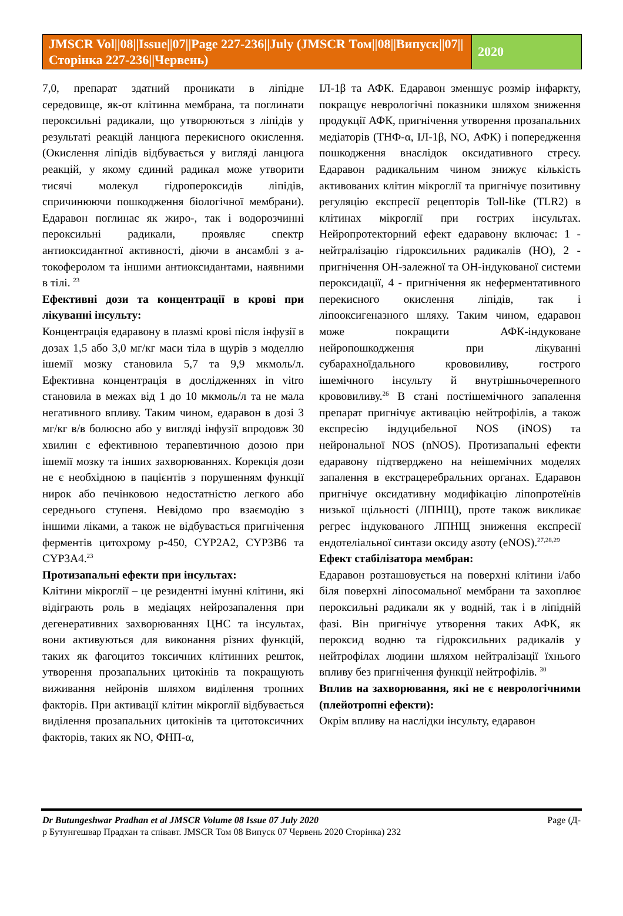JMSCR Vol||08||Issue||07||Page 227-236||July (JMSCR Том||08||Випуск||07||Сторінка 227-236||Червень)
2020
7,0, препарат здатний проникати в ліпідне середовище, як-от клітинна мембрана, та поглинати пероксильні радикали, що утворюються з ліпідів у результаті реакцій ланцюга перекисного окислення. (Окислення ліпідів відбувається у вигляді ланцюга реакцій, у якому єдиний радикал може утворити тисячі молекул гідропероксидів ліпідів, спричинюючи пошкодження біологічної мембрани). Едаравон поглинає як жиро-, так і водорозчинні пероксильні радикали, проявляє спектр антиоксидантної активності, діючи в ансамблі з а-токоферолом та іншими антиоксидантами, наявними в тілі. <sup>23</sup>
Ефективні дози та концентрації в крові при лікуванні інсульту:
Концентрація едаравону в плазмі крові після інфузії в дозах 1,5 або 3,0 мг/кг маси тіла в щурів з моделлю ішемії мозку становила 5,7 та 9,9 мкмоль/л. Ефективна концентрація в дослідженнях in vitro становила в межах від 1 до 10 мкмоль/л та не мала негативного впливу. Таким чином, едаравон в дозі 3 мг/кг в/в болюсно або у вигляді інфузії впродовж 30 хвилин є ефективною терапевтичною дозою при ішемії мозку та інших захворюваннях. Корекція дози не є необхідною в пацієнтів з порушенням функції нирок або печінковою недостатністю легкого або середнього ступеня. Невідомо про взаємодію з іншими ліками, а також не відбувається пригнічення ферментів цитохрому р-450, CYP2A2, CYP3B6 та CYP3A4.<sup>23</sup>
Протизапальні ефекти при інсультах:
Клітини мікроглії – це резидентні імунні клітини, які відіграють роль в медіацях нейрозапалення при дегенеративних захворюваннях ЦНС та інсультах, вони активуються для виконання різних функцій, таких як фагоцитоз токсичних клітинних решток, утворення прозапальних цитокінів та покращують виживання нейронів шляхом виділення тропних факторів. При активації клітин мікроглії відбувається виділення прозапальних цитокінів та цитотоксичних факторів, таких як NO, ФНП-α,
ІЛ-1β та АФК. Едаравон зменшує розмір інфаркту, покращує неврологічні показники шляхом зниження продукції АФК, пригнічення утворення прозапальних медіаторів (ТНФ-α, ІЛ-1β, NO, АФК) і попередження пошкодження внаслідок оксидативного стресу. Едаравон радикальним чином знижує кількість активованих клітин мікроглії та пригнічує позитивну регуляцію експресії рецепторів Toll-like (TLR2) в клітинах мікроглії при гострих інсультах. Нейропротекторний ефект едаравону включає: 1 - нейтралізацію гідроксильних радикалів (НО), 2 - пригнічення ОН-залежної та ОН-індукованої системи пероксидації, 4 - пригнічення як неферментативного перекисного окислення ліпідів, так і ліпооксигеназного шляху. Таким чином, едаравон може покращити АФК-індуковане нейропошкодження при лікуванні субарахноїдального крововиливу, гострого ішемічного інсульту й внутрішньочерепного крововиливу.<sup>26</sup> В стані постішемічного запалення препарат пригнічує активацію нейтрофілів, а також експресію індуцибельної NOS (iNOS) та нейрональної NOS (nNOS). Протизапальні ефекти едаравону підтверджено на неішемічних моделях запалення в екстрацеребральних органах. Едаравон пригнічує оксидативну модифікацію ліпопротеїнів низької щільності (ЛПНЩ), проте також викликає регрес індукованого ЛПНЩ зниження експресії ендотеліальної синтази оксиду азоту (eNOS).<sup>27,28,29</sup>
Ефект стабілізатора мембран:
Едаравон розташовується на поверхні клітини і/або біля поверхні ліпосомальної мембрани та захоплює пероксильні радикали як у водній, так і в ліпідній фазі. Він пригнічує утворення таких АФК, як пероксид водню та гідроксильних радикалів у нейтрофілах людини шляхом нейтралізації їхнього впливу без пригнічення функції нейтрофілів. <sup>30</sup>
Вплив на захворювання, які не є неврологічними (плейотропні ефекти):
Окрім впливу на наслідки інсульту, едаравон
Dr Butungeshwar Pradhan et al JMSCR Volume 08 Issue 07 July 2020 Page (Д-
р Бутунгешвар Прадхан та співавт. JMSCR Том 08 Випуск 07 Червень 2020 Сторінка) 232